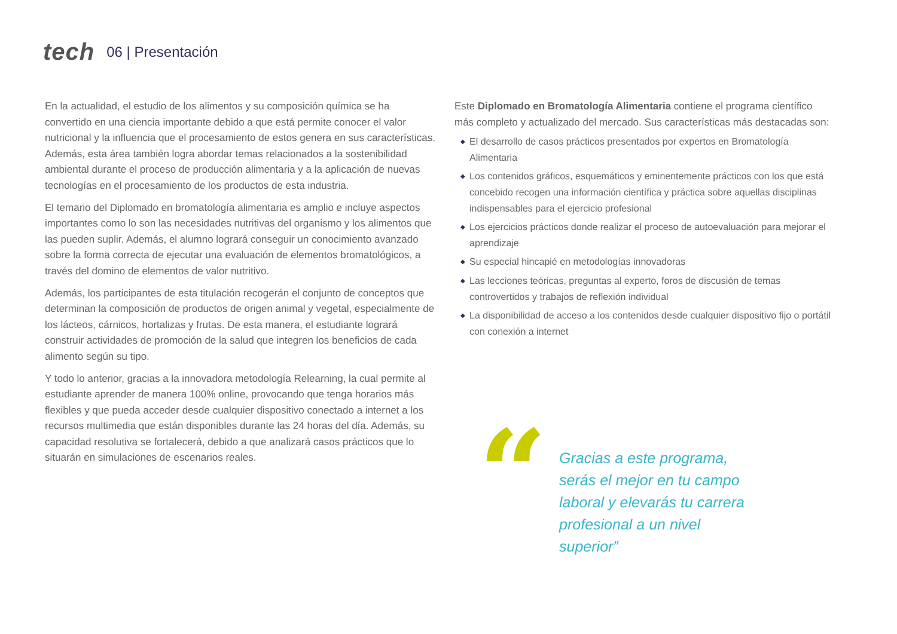tech
06 | Presentación
En la actualidad, el estudio de los alimentos y su composición química se ha convertido en una ciencia importante debido a que está permite conocer el valor nutricional y la influencia que el procesamiento de estos genera en sus características. Además, esta área también logra abordar temas relacionados a la sostenibilidad ambiental durante el proceso de producción alimentaria y a la aplicación de nuevas tecnologías en el procesamiento de los productos de esta industria.
El temario del Diplomado en bromatología alimentaria es amplio e incluye aspectos importantes como lo son las necesidades nutritivas del organismo y los alimentos que las pueden suplir. Además, el alumno logrará conseguir un conocimiento avanzado sobre la forma correcta de ejecutar una evaluación de elementos bromatológicos, a través del domino de elementos de valor nutritivo.
Además, los participantes de esta titulación recogerán el conjunto de conceptos que determinan la composición de productos de origen animal y vegetal, especialmente de los lácteos, cárnicos, hortalizas y frutas. De esta manera, el estudiante logrará construir actividades de promoción de la salud que integren los beneficios de cada alimento según su tipo.
Y todo lo anterior, gracias a la innovadora metodología Relearning, la cual permite al estudiante aprender de manera 100% online, provocando que tenga horarios más flexibles y que pueda acceder desde cualquier dispositivo conectado a internet a los recursos multimedia que están disponibles durante las 24 horas del día. Además, su capacidad resolutiva se fortalecerá, debido a que analizará casos prácticos que lo situarán en simulaciones de escenarios reales.
Este Diplomado en Bromatología Alimentaria contiene el programa científico más completo y actualizado del mercado. Sus características más destacadas son:
◆ El desarrollo de casos prácticos presentados por expertos en Bromatología Alimentaria
◆ Los contenidos gráficos, esquemáticos y eminentemente prácticos con los que está concebido recogen una información científica y práctica sobre aquellas disciplinas indispensables para el ejercicio profesional
◆ Los ejercicios prácticos donde realizar el proceso de autoevaluación para mejorar el aprendizaje
◆ Su especial hincapié en metodologías innovadoras
◆ Las lecciones teóricas, preguntas al experto, foros de discusión de temas controvertidos y trabajos de reflexión individual
◆ La disponibilidad de acceso a los contenidos desde cualquier dispositivo fijo o portátil con conexión a internet
“
Gracias a este programa, serás el mejor en tu campo laboral y elevarás tu carrera profesional a un nivel superior”